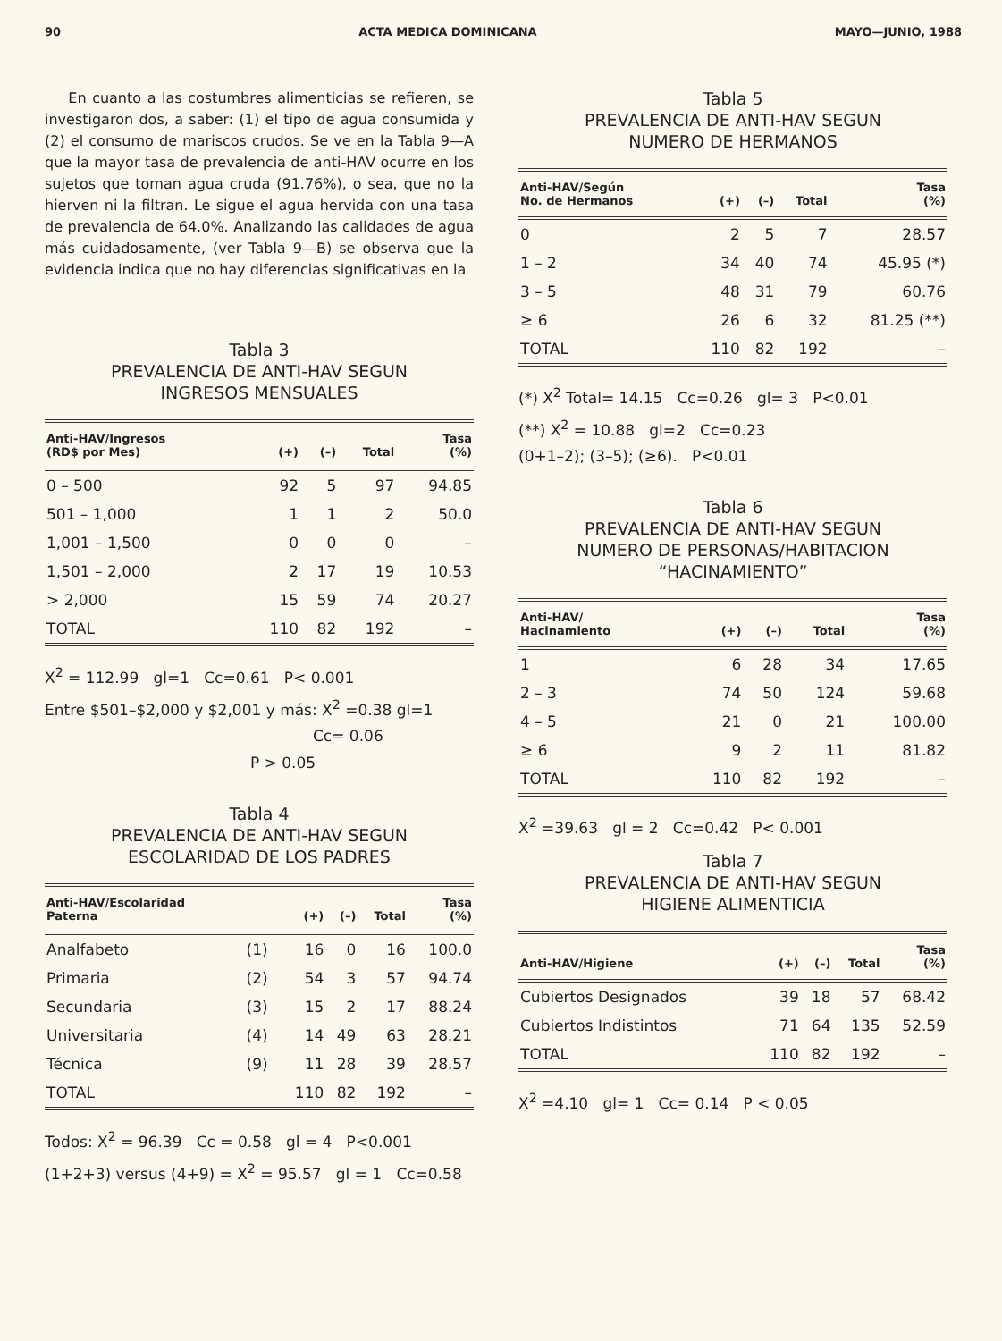90 ACTA MEDICA DOMINICANA MAYO—JUNIO, 1988
En cuanto a las costumbres alimenticias se refieren, se investigaron dos, a saber: (1) el tipo de agua consumida y (2) el consumo de mariscos crudos. Se ve en la Tabla 9—A que la mayor tasa de prevalencia de anti-HAV ocurre en los sujetos que toman agua cruda (91.76%), o sea, que no la hierven ni la filtran. Le sigue el agua hervida con una tasa de prevalencia de 64.0%. Analizando las calidades de agua más cuidadosamente, (ver Tabla 9—B) se observa que la evidencia indica que no hay diferencias significativas en la
Tabla 3
PREVALENCIA DE ANTI-HAV SEGUN
INGRESOS MENSUALES
| Anti-HAV/Ingresos (RD$ por Mes) | (+) | (–) | Total | Tasa (%) |
| --- | --- | --- | --- | --- |
| 0 – 500 | 92 | 5 | 97 | 94.85 |
| 501 – 1,000 | 1 | 1 | 2 | 50.0 |
| 1,001 – 1,500 | 0 | 0 | 0 | – |
| 1,501 – 2,000 | 2 | 17 | 19 | 10.53 |
| > 2,000 | 15 | 59 | 74 | 20.27 |
| TOTAL | 110 | 82 | 192 | – |
X<sup>2</sup> = 112.99 gl=1 Cc=0.61 P< 0.001
Entre $501–$2,000 y $2,001 y más: X<sup>2</sup> =0.38 gl=1
Cc= 0.06
P > 0.05
Tabla 4
PREVALENCIA DE ANTI-HAV SEGUN
ESCOLARIDAD DE LOS PADRES
| Anti-HAV/Escolaridad Paterna | | (+) | (–) | Total | Tasa (%) |
| --- | --- | --- | --- | --- | --- |
| Analfabeto | (1) | 16 | 0 | 16 | 100.0 |
| Primaria | (2) | 54 | 3 | 57 | 94.74 |
| Secundaria | (3) | 15 | 2 | 17 | 88.24 |
| Universitaria | (4) | 14 | 49 | 63 | 28.21 |
| Técnica | (9) | 11 | 28 | 39 | 28.57 |
| TOTAL | | 110 | 82 | 192 | – |
Todos: X<sup>2</sup> = 96.39 Cc = 0.58 gl = 4 P<0.001
(1+2+3) versus (4+9) = X<sup>2</sup> = 95.57 gl = 1 Cc=0.58
Tabla 5
PREVALENCIA DE ANTI-HAV SEGUN
NUMERO DE HERMANOS
| Anti-HAV/Según No. de Hermanos | (+) | (–) | Total | Tasa (%) |
| --- | --- | --- | --- | --- |
| 0 | 2 | 5 | 7 | 28.57 |
| 1 – 2 | 34 | 40 | 74 | 45.95 (*) |
| 3 – 5 | 48 | 31 | 79 | 60.76 |
| ≥ 6 | 26 | 6 | 32 | 81.25 (**) |
| TOTAL | 110 | 82 | 192 | – |
(*) X<sup>2</sup> Total= 14.15 Cc=0.26 gl= 3 P<0.01
(**) X<sup>2</sup> = 10.88 gl=2 Cc=0.23
(0+1–2); (3–5); (≥6). P<0.01
Tabla 6
PREVALENCIA DE ANTI-HAV SEGUN
NUMERO DE PERSONAS/HABITACION
“HACINAMIENTO”
| Anti-HAV/ Hacinamiento | (+) | (–) | Total | Tasa (%) |
| --- | --- | --- | --- | --- |
| 1 | 6 | 28 | 34 | 17.65 |
| 2 – 3 | 74 | 50 | 124 | 59.68 |
| 4 – 5 | 21 | 0 | 21 | 100.00 |
| ≥ 6 | 9 | 2 | 11 | 81.82 |
| TOTAL | 110 | 82 | 192 | – |
X<sup>2</sup> =39.63 gl = 2 Cc=0.42 P< 0.001
Tabla 7
PREVALENCIA DE ANTI-HAV SEGUN
HIGIENE ALIMENTICIA
| Anti-HAV/Higiene | (+) | (–) | Total | Tasa (%) |
| --- | --- | --- | --- | --- |
| Cubiertos Designados | 39 | 18 | 57 | 68.42 |
| Cubiertos Indistintos | 71 | 64 | 135 | 52.59 |
| TOTAL | 110 | 82 | 192 | – |
X<sup>2</sup> =4.10 gl= 1 Cc= 0.14 P < 0.05